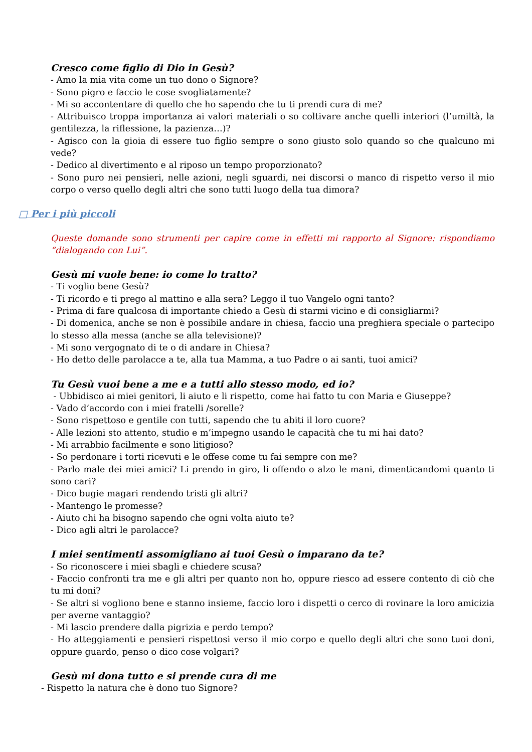Cresco come figlio di Dio in Gesù?
- Amo la mia vita come un tuo dono o Signore?
- Sono pigro e faccio le cose svogliatamente?
- Mi so accontentare di quello che ho sapendo che tu ti prendi cura di me?
- Attribuisco troppa importanza ai valori materiali o so coltivare anche quelli interiori (l’umiltà, la gentilezza, la riflessione, la pazienza…)?
- Agisco con la gioia di essere tuo figlio sempre o sono giusto solo quando so che qualcuno mi vede?
- Dedico al divertimento e al riposo un tempo proporzionato?
- Sono puro nei pensieri, nelle azioni, negli sguardi, nei discorsi o manco di rispetto verso il mio corpo o verso quello degli altri che sono tutti luogo della tua dimora?
□ Per i più piccoli
Queste domande sono strumenti per capire come in effetti mi rapporto al Signore: rispondiamo “dialogando con Lui”.
Gesù mi vuole bene: io come lo tratto?
- Ti voglio bene Gesù?
- Ti ricordo e ti prego al mattino e alla sera? Leggo il tuo Vangelo ogni tanto?
- Prima di fare qualcosa di importante chiedo a Gesù di starmi vicino e di consigliarmi?
- Di domenica, anche se non è possibile andare in chiesa, faccio una preghiera speciale o partecipo lo stesso alla messa (anche se alla televisione)?
- Mi sono vergognato di te o di andare in Chiesa?
- Ho detto delle parolacce a te, alla tua Mamma, a tuo Padre o ai santi, tuoi amici?
Tu Gesù vuoi bene a me e a tutti allo stesso modo, ed io?
- Ubbidisco ai miei genitori, li aiuto e li rispetto, come hai fatto tu con Maria e Giuseppe?
- Vado d’accordo con i miei fratelli /sorelle?
- Sono rispettoso e gentile con tutti, sapendo che tu abiti il loro cuore?
- Alle lezioni sto attento, studio e m’impegno usando le capacità che tu mi hai dato?
- Mi arrabbio facilmente e sono litigioso?
- So perdonare i torti ricevuti e le offese come tu fai sempre con me?
- Parlo male dei miei amici? Li prendo in giro, li offendo o alzo le mani, dimenticandomi quanto ti sono cari?
- Dico bugie magari rendendo tristi gli altri?
- Mantengo le promesse?
- Aiuto chi ha bisogno sapendo che ogni volta aiuto te?
- Dico agli altri le parolacce?
I miei sentimenti assomigliano ai tuoi Gesù o imparano da te?
- So riconoscere i miei sbagli e chiedere scusa?
- Faccio confronti tra me e gli altri per quanto non ho, oppure riesco ad essere contento di ciò che tu mi doni?
- Se altri si vogliono bene e stanno insieme, faccio loro i dispetti o cerco di rovinare la loro amicizia per averne vantaggio?
- Mi lascio prendere dalla pigrizia e perdo tempo?
- Ho atteggiamenti e pensieri rispettosi verso il mio corpo e quello degli altri che sono tuoi doni, oppure guardo, penso o dico cose volgari?
Gesù mi dona tutto e si prende cura di me
- Rispetto la natura che è dono tuo Signore?